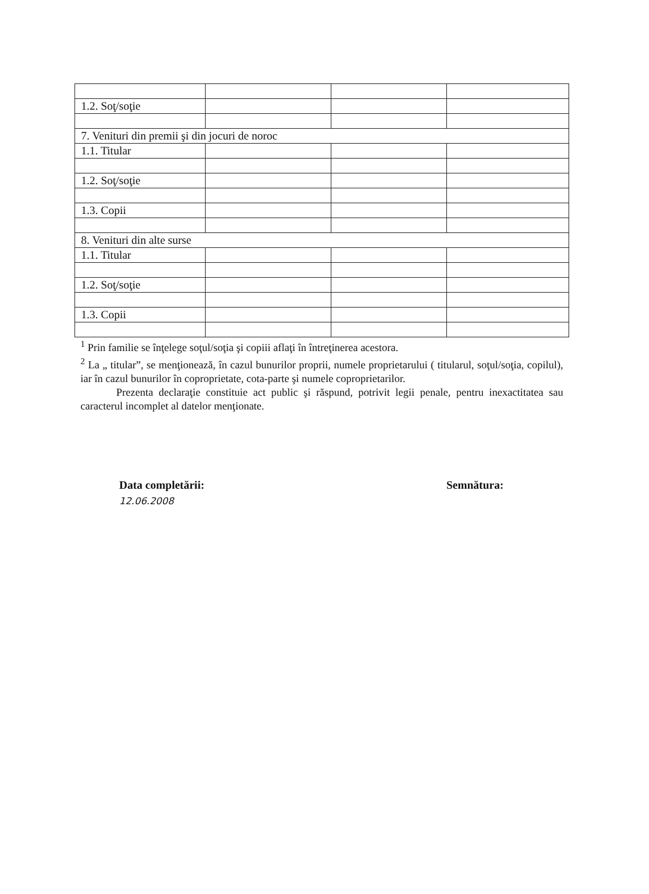| 1.2. Soţ/soţie | | | |
| 7. Venituri din premii şi din jocuri de noroc | | | |
| 1.1. Titular | | | |
| 1.2. Soţ/soţie | | | |
| 1.3. Copii | | | |
| 8. Venituri din alte surse | | | |
| 1.1. Titular | | | |
| 1.2. Soţ/soţie | | | |
| 1.3. Copii | | | |
<sup>1</sup> Prin familie se înţelege soţul/soţia şi copiii aflaţi în întreţinerea acestora.
<sup>2</sup> La „ titular”, se menţionează, în cazul bunurilor proprii, numele proprietarului ( titularul, soţul/soţia, copilul), iar în cazul bunurilor în coproprietate, cota-parte şi numele coproprietarilor.
Prezenta declaraţie constituie act public şi răspund, potrivit legii penale, pentru inexactitatea sau caracterul incomplet al datelor menţionate.
Data completării:
12.06.2008
Semnătura: